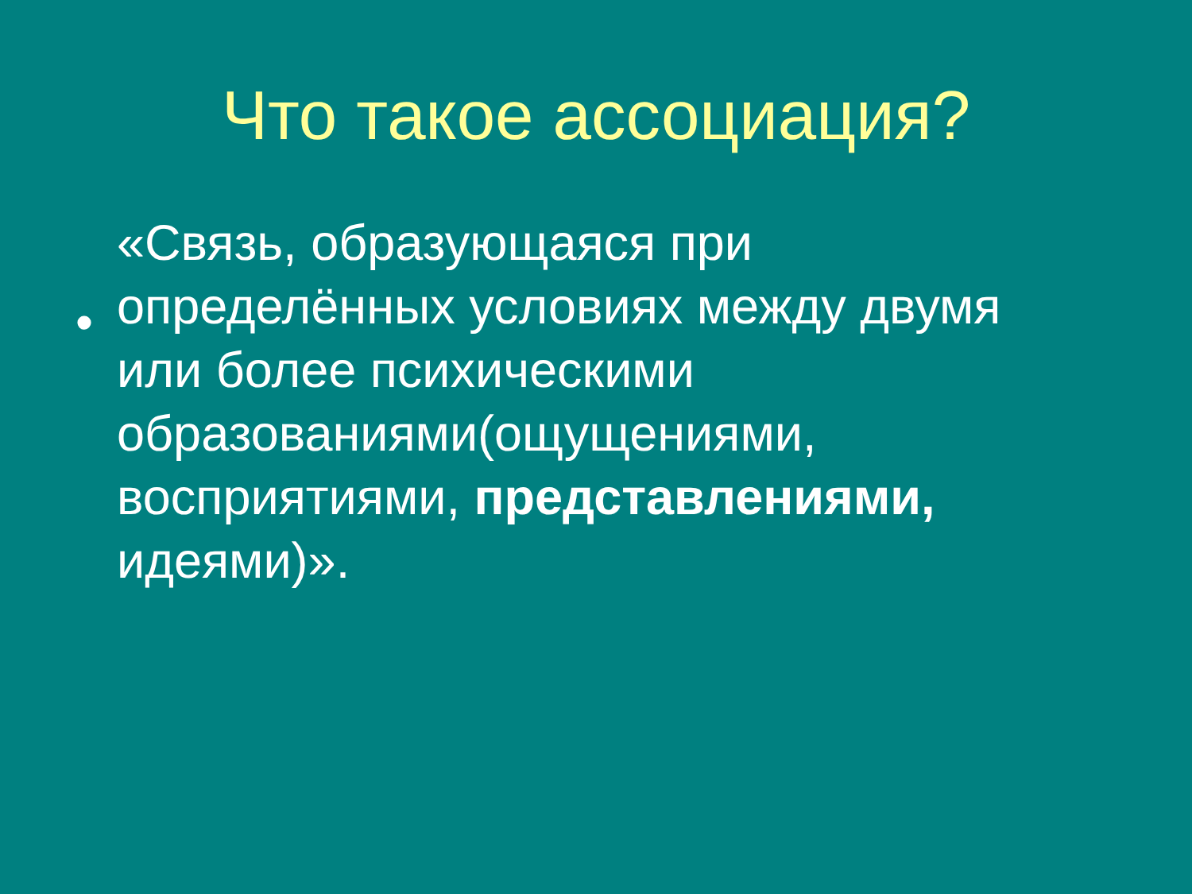Что такое ассоциация?
•
«Связь, образующаяся при определённых условиях между двумя или более психическими образованиями(ощущениями, восприятиями, представлениями, идеями)».